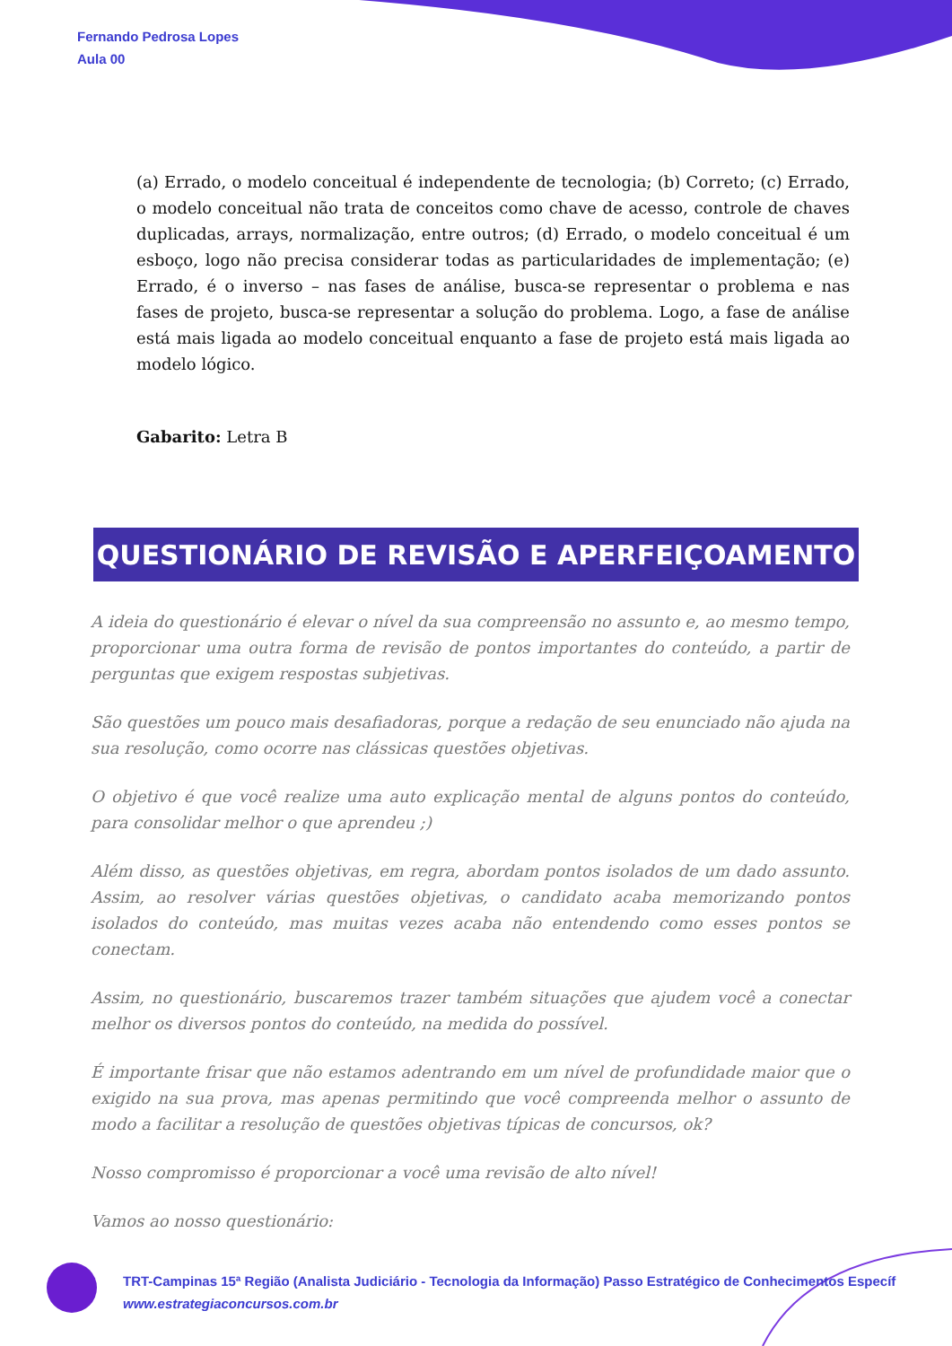Fernando Pedrosa Lopes
Aula 00
(a) Errado, o modelo conceitual é independente de tecnologia; (b) Correto; (c) Errado, o modelo conceitual não trata de conceitos como chave de acesso, controle de chaves duplicadas, arrays, normalização, entre outros; (d) Errado, o modelo conceitual é um esboço, logo não precisa considerar todas as particularidades de implementação; (e) Errado, é o inverso – nas fases de análise, busca-se representar o problema e nas fases de projeto, busca-se representar a solução do problema. Logo, a fase de análise está mais ligada ao modelo conceitual enquanto a fase de projeto está mais ligada ao modelo lógico.
Gabarito: Letra B
QUESTIONÁRIO DE REVISÃO E APERFEIÇOAMENTO
A ideia do questionário é elevar o nível da sua compreensão no assunto e, ao mesmo tempo, proporcionar uma outra forma de revisão de pontos importantes do conteúdo, a partir de perguntas que exigem respostas subjetivas.
São questões um pouco mais desafiadoras, porque a redação de seu enunciado não ajuda na sua resolução, como ocorre nas clássicas questões objetivas.
O objetivo é que você realize uma auto explicação mental de alguns pontos do conteúdo, para consolidar melhor o que aprendeu ;)
Além disso, as questões objetivas, em regra, abordam pontos isolados de um dado assunto. Assim, ao resolver várias questões objetivas, o candidato acaba memorizando pontos isolados do conteúdo, mas muitas vezes acaba não entendendo como esses pontos se conectam.
Assim, no questionário, buscaremos trazer também situações que ajudem você a conectar melhor os diversos pontos do conteúdo, na medida do possível.
É importante frisar que não estamos adentrando em um nível de profundidade maior que o exigido na sua prova, mas apenas permitindo que você compreenda melhor o assunto de modo a facilitar a resolução de questões objetivas típicas de concursos, ok?
Nosso compromisso é proporcionar a você uma revisão de alto nível!
Vamos ao nosso questionário:
TRT-Campinas 15ª Região (Analista Judiciário - Tecnologia da Informação) Passo Estratégico de Conhecimentos Específ
www.estrategiaconcursos.com.br